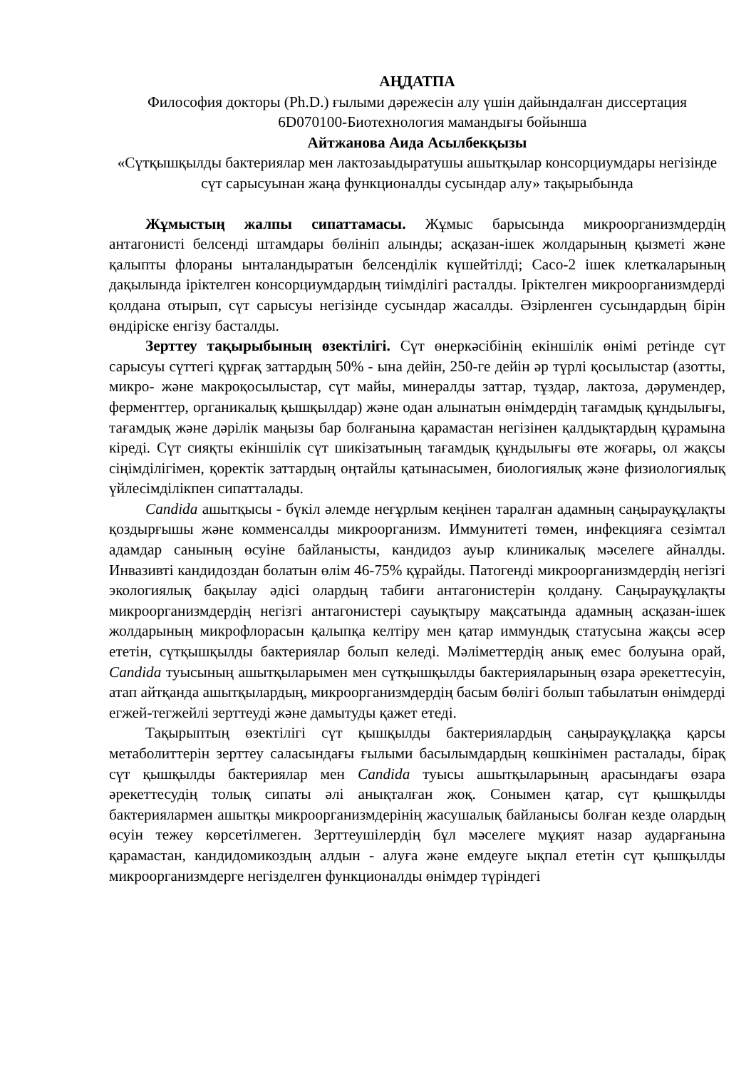АҢДАТПА
Философия докторы (Ph.D.) ғылыми дәрежесін алу үшін дайындалған диссертация
6D070100-Биотехнология мамандығы бойынша
Айтжанова Аида Асылбекқызы
«Сүтқышқылды бактериялар мен лактозаыдыратушы ашытқылар консорциумдары негізінде сүт сарысуынан жаңа функционалды сусындар алу» тақырыбында
Жұмыстың жалпы сипаттамасы. Жұмыс барысында микроорганизмдердің антагонисті белсенді штамдары бөлініп алынды; асқазан-ішек жолдарының қызметі және қалыпты флораны ынталандыратын белсенділік күшейтілді; Caco-2 ішек клеткаларының дақылында іріктелген консорциумдардың тиімділігі расталды. Іріктелген микроорганизмдерді қолдана отырып, сүт сарысуы негізінде сусындар жасалды. Әзірленген сусындардың бірін өндіріске енгізу басталды.
Зерттеу тақырыбының өзектілігі. Сүт өнеркәсібінің екіншілік өнімі ретінде сүт сарысуы сүттегі құрғақ заттардың 50% - ына дейін, 250-ге дейін әр түрлі қосылыстар (азотты, микро- және макроқосылыстар, сүт майы, минералды заттар, тұздар, лактоза, дәрумендер, ферменттер, органикалық қышқылдар) және одан алынатын өнімдердің тағамдық құндылығы, тағамдық және дәрілік маңызы бар болғанына қарамастан негізінен қалдықтардың құрамына кіреді. Сүт сияқты екіншілік сүт шикізатының тағамдық құндылығы өте жоғары, ол жақсы сіңімділігімен, қоректік заттардың оңтайлы қатынасымен, биологиялық және физиологиялық үйлесімділікпен сипатталады.
Candida ашытқысы - бүкіл әлемде неғұрлым кеңінен таралған адамның саңырауқұлақты қоздырғышы және комменсалды микроорганизм. Иммунитеті төмен, инфекцияға сезімтал адамдар санының өсуіне байланысты, кандидоз ауыр клиникалық мәселеге айналды. Инвазивті кандидоздан болатын өлім 46-75% құрайды. Патогенді микроорганизмдердің негізгі экологиялық бақылау әдісі олардың табиғи антагонистерін қолдану. Саңырауқұлақты микроорганизмдердің негізгі антагонистері сауықтыру мақсатында адамның асқазан-ішек жолдарының микрофлорасын қалыпқа келтіру мен қатар иммундық статусына жақсы әсер ететін, сүтқышқылды бактериялар болып келеді. Мәліметтердің анық емес болуына орай, Candida туысының ашытқыларымен мен сүтқышқылды бактерияларының өзара әрекеттесуін, атап айтқанда ашытқылардың, микроорганизмдердің басым бөлігі болып табылатын өнімдерді егжей-тегжейлі зерттеуді және дамытуды қажет етеді.
Тақырыптың өзектілігі сүт қышқылды бактериялардың саңырауқұлаққа қарсы метаболиттерін зерттеу саласындағы ғылыми басылымдардың көшкінімен расталады, бірақ сүт қышқылды бактериялар мен Candida туысы ашытқыларының арасындағы өзара әрекеттесудің толық сипаты әлі анықталған жоқ. Сонымен қатар, сүт қышқылды бактериялармен ашытқы микроорганизмдерінің жасушалық байланысы болған кезде олардың өсуін тежеу көрсетілмеген. Зерттеушілердің бұл мәселеге мұқият назар аударғанына қарамастан, кандидомикоздың алдын - алуға және емдеуге ықпал ететін сүт қышқылды микроорганизмдерге негізделген функционалды өнімдер түріндегі